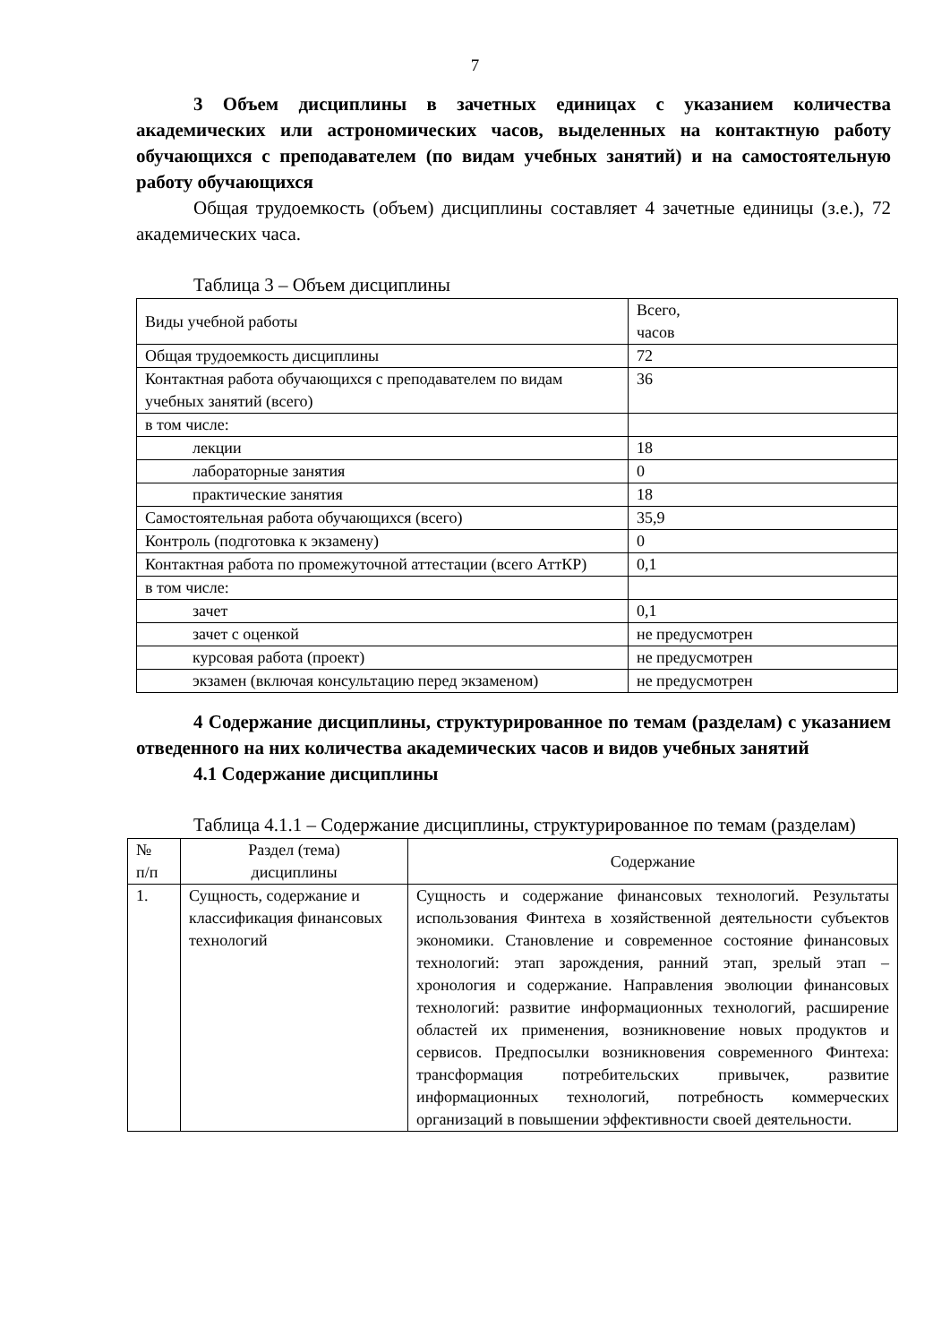7
3 Объем дисциплины в зачетных единицах с указанием количества академических или астрономических часов, выделенных на контактную работу обучающихся с преподавателем (по видам учебных занятий) и на самостоятельную работу обучающихся
Общая трудоемкость (объем) дисциплины составляет 4 зачетные единицы (з.е.), 72 академических часа.
Таблица 3 – Объем дисциплины
| Виды учебной работы | Всего, часов |
| Общая трудоемкость дисциплины | 72 |
| Контактная работа обучающихся с преподавателем по видам учебных занятий (всего) | 36 |
| в том числе: | |
| лекции | 18 |
| лабораторные занятия | 0 |
| практические занятия | 18 |
| Самостоятельная работа обучающихся (всего) | 35,9 |
| Контроль (подготовка к экзамену) | 0 |
| Контактная работа по промежуточной аттестации (всего АттКР) | 0,1 |
| в том числе: | |
| зачет | 0,1 |
| зачет с оценкой | не предусмотрен |
| курсовая работа (проект) | не предусмотрен |
| экзамен (включая консультацию перед экзаменом) | не предусмотрен |
4 Содержание дисциплины, структурированное по темам (разделам) с указанием отведенного на них количества академических часов и видов учебных занятий
4.1 Содержание дисциплины
Таблица 4.1.1 – Содержание дисциплины, структурированное по темам (разделам)
| № п/п | Раздел (тема) дисциплины | Содержание |
| 1. | Сущность, содержание и классификация финансовых технологий | Сущность и содержание финансовых технологий. Результаты использования Финтеха в хозяйственной деятельности субъектов экономики. Становление и современное состояние финансовых технологий: этап зарождения, ранний этап, зрелый этап – хронология и содержание. Направления эволюции финансовых технологий: развитие информационных технологий, расширение областей их применения, возникновение новых продуктов и сервисов. Предпосылки возникновения современного Финтеха: трансформация потребительских привычек, развитие информационных технологий, потребность коммерческих организаций в повышении эффективности своей деятельности. |